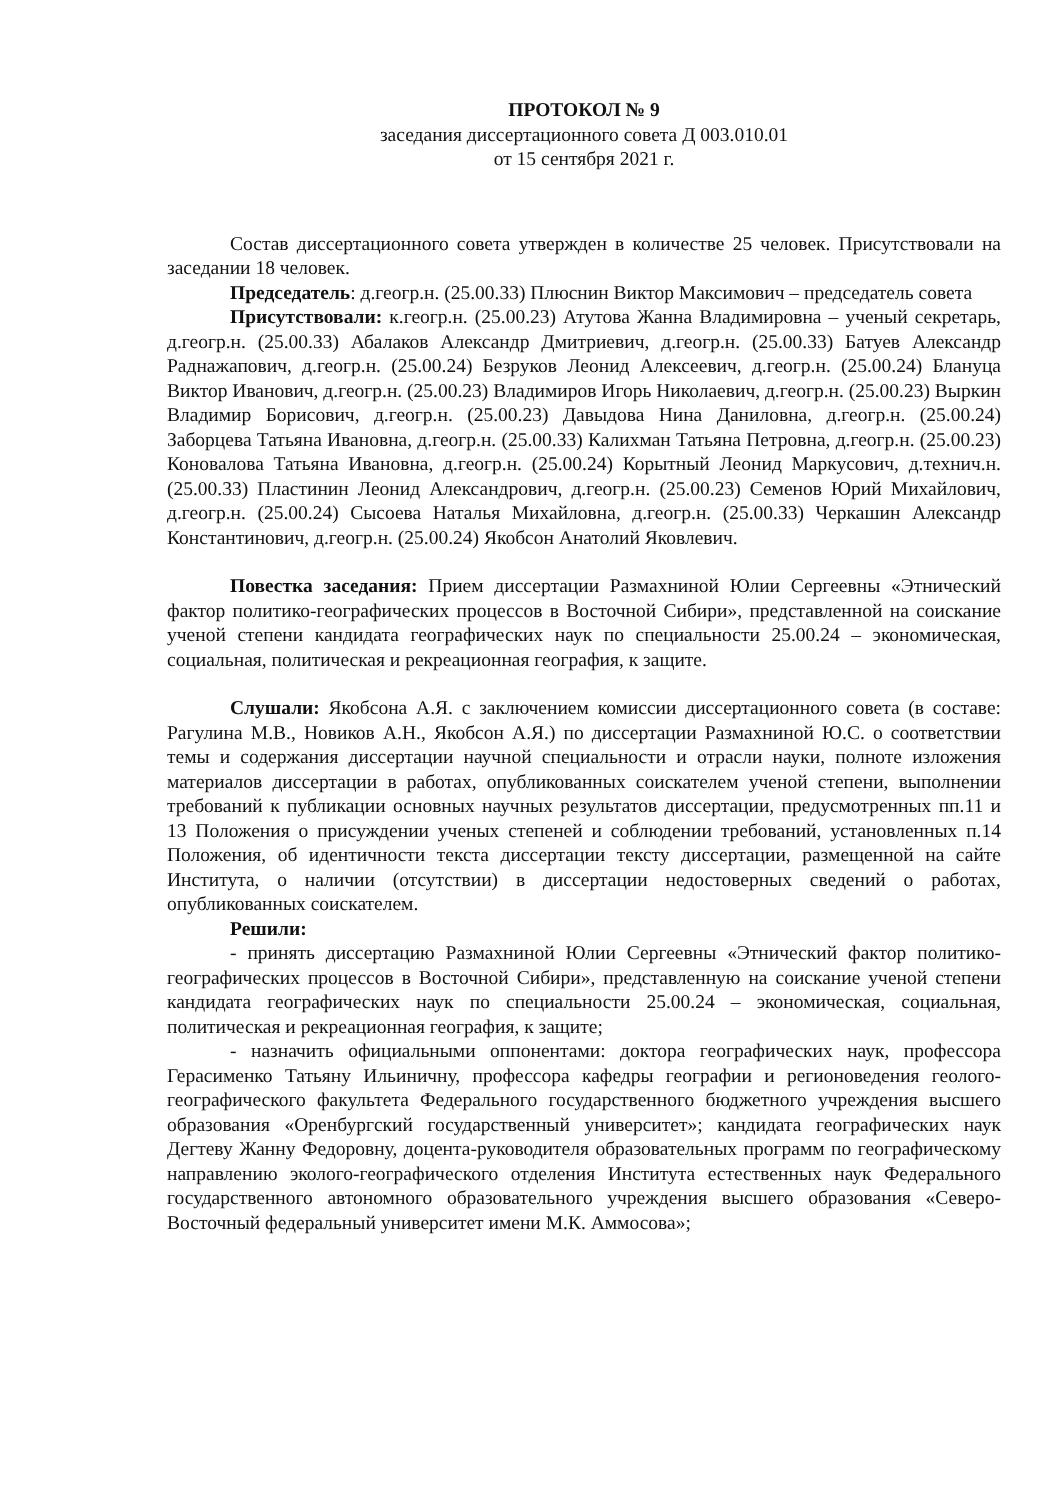ПРОТОКОЛ № 9
заседания диссертационного совета Д 003.010.01
от 15 сентября 2021 г.
Состав диссертационного совета утвержден в количестве 25 человек. Присутствовали на заседании 18 человек.
Председатель: д.геогр.н. (25.00.33) Плюснин Виктор Максимович – председатель совета
Присутствовали: к.геогр.н. (25.00.23) Атутова Жанна Владимировна – ученый секретарь, д.геогр.н. (25.00.33) Абалаков Александр Дмитриевич, д.геогр.н. (25.00.33) Батуев Александр Раднажапович, д.геогр.н. (25.00.24) Безруков Леонид Алексеевич, д.геогр.н. (25.00.24) Блануца Виктор Иванович, д.геогр.н. (25.00.23) Владимиров Игорь Николаевич, д.геогр.н. (25.00.23) Выркин Владимир Борисович, д.геогр.н. (25.00.23) Давыдова Нина Даниловна, д.геогр.н. (25.00.24) Заборцева Татьяна Ивановна, д.геогр.н. (25.00.33) Калихман Татьяна Петровна, д.геогр.н. (25.00.23) Коновалова Татьяна Ивановна, д.геогр.н. (25.00.24) Корытный Леонид Маркусович, д.технич.н. (25.00.33) Пластинин Леонид Александрович, д.геогр.н. (25.00.23) Семенов Юрий Михайлович, д.геогр.н. (25.00.24) Сысоева Наталья Михайловна, д.геогр.н. (25.00.33) Черкашин Александр Константинович, д.геогр.н. (25.00.24) Якобсон Анатолий Яковлевич.
Повестка заседания: Прием диссертации Размахниной Юлии Сергеевны «Этнический фактор политико-географических процессов в Восточной Сибири», представленной на соискание ученой степени кандидата географических наук по специальности 25.00.24 – экономическая, социальная, политическая и рекреационная география, к защите.
Слушали: Якобсона А.Я. с заключением комиссии диссертационного совета (в составе: Рагулина М.В., Новиков А.Н., Якобсон А.Я.) по диссертации Размахниной Ю.С. о соответствии темы и содержания диссертации научной специальности и отрасли науки, полноте изложения материалов диссертации в работах, опубликованных соискателем ученой степени, выполнении требований к публикации основных научных результатов диссертации, предусмотренных пп.11 и 13 Положения о присуждении ученых степеней и соблюдении требований, установленных п.14 Положения, об идентичности текста диссертации тексту диссертации, размещенной на сайте Института, о наличии (отсутствии) в диссертации недостоверных сведений о работах, опубликованных соискателем.
Решили:
- принять диссертацию Размахниной Юлии Сергеевны «Этнический фактор политико-географических процессов в Восточной Сибири», представленную на соискание ученой степени кандидата географических наук по специальности 25.00.24 – экономическая, социальная, политическая и рекреационная география, к защите;
- назначить официальными оппонентами: доктора географических наук, профессора Герасименко Татьяну Ильиничну, профессора кафедры географии и регионоведения геолого-географического факультета Федерального государственного бюджетного учреждения высшего образования «Оренбургский государственный университет»; кандидата географических наук Дегтеву Жанну Федоровну, доцента-руководителя образовательных программ по географическому направлению эколого-географического отделения Института естественных наук Федерального государственного автономного образовательного учреждения высшего образования «Северо-Восточный федеральный университет имени М.К. Аммосова»;